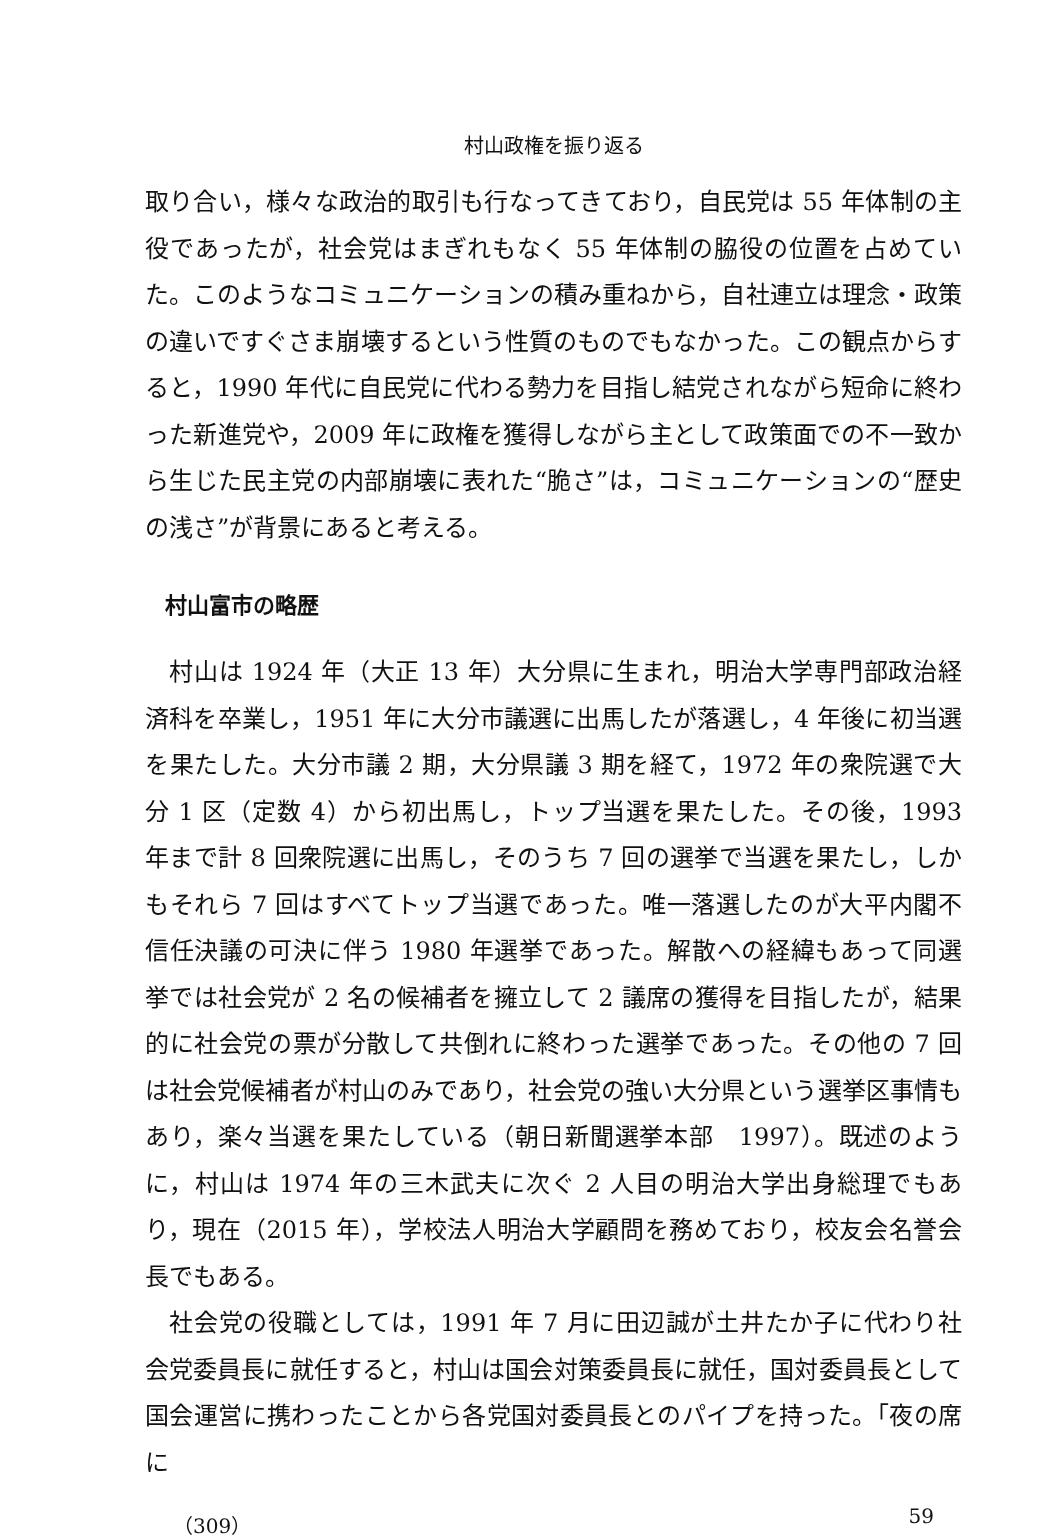村山政権を振り返る
取り合い，様々な政治的取引も行なってきており，自民党は 55 年体制の主役であったが，社会党はまぎれもなく 55 年体制の脇役の位置を占めていた。このようなコミュニケーションの積み重ねから，自社連立は理念・政策の違いですぐさま崩壊するという性質のものでもなかった。この観点からすると，1990 年代に自民党に代わる勢力を目指し結党されながら短命に終わった新進党や，2009 年に政権を獲得しながら主として政策面での不一致から生じた民主党の内部崩壊に表れた“脆さ”は，コミュニケーションの“歴史の浅さ”が背景にあると考える。
村山富市の略歴
村山は 1924 年（大正 13 年）大分県に生まれ，明治大学専門部政治経済科を卒業し，1951 年に大分市議選に出馬したが落選し，4 年後に初当選を果たした。大分市議 2 期，大分県議 3 期を経て，1972 年の衆院選で大分 1 区（定数 4）から初出馬し，トップ当選を果たした。その後，1993 年まで計 8 回衆院選に出馬し，そのうち 7 回の選挙で当選を果たし，しかもそれら 7 回はすべてトップ当選であった。唯一落選したのが大平内閣不信任決議の可決に伴う 1980 年選挙であった。解散への経緯もあって同選挙では社会党が 2 名の候補者を擁立して 2 議席の獲得を目指したが，結果的に社会党の票が分散して共倒れに終わった選挙であった。その他の 7 回は社会党候補者が村山のみであり，社会党の強い大分県という選挙区事情もあり，楽々当選を果たしている（朝日新聞選挙本部　1997）。既述のように，村山は 1974 年の三木武夫に次ぐ 2 人目の明治大学出身総理でもあり，現在（2015 年），学校法人明治大学顧問を務めており，校友会名誉会長でもある。
社会党の役職としては，1991 年 7 月に田辺誠が土井たか子に代わり社会党委員長に就任すると，村山は国会対策委員長に就任，国対委員長として国会運営に携わったことから各党国対委員長とのパイプを持った。「夜の席に
（309） 59